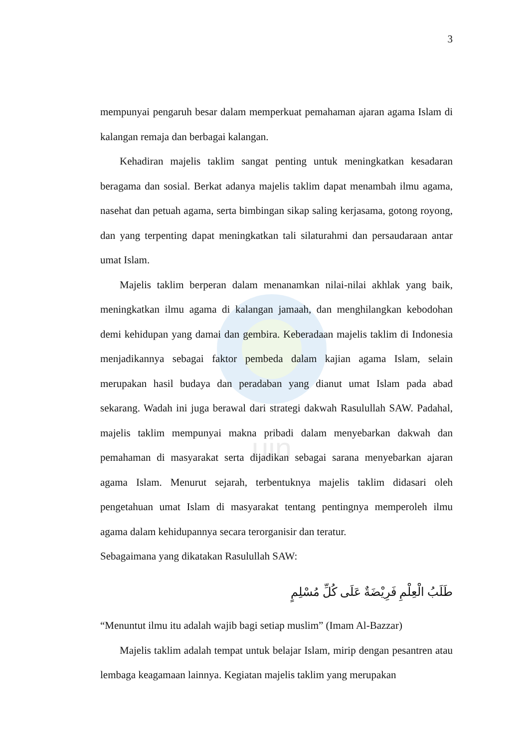uin
3
mempunyai pengaruh besar dalam memperkuat pemahaman ajaran agama Islam di kalangan remaja dan berbagai kalangan.
Kehadiran majelis taklim sangat penting untuk meningkatkan kesadaran beragama dan sosial. Berkat adanya majelis taklim dapat menambah ilmu agama, nasehat dan petuah agama, serta bimbingan sikap saling kerjasama, gotong royong, dan yang terpenting dapat meningkatkan tali silaturahmi dan persaudaraan antar umat Islam.
Majelis taklim berperan dalam menanamkan nilai-nilai akhlak yang baik, meningkatkan ilmu agama di kalangan jamaah, dan menghilangkan kebodohan demi kehidupan yang damai dan gembira. Keberadaan majelis taklim di Indonesia menjadikannya sebagai faktor pembeda dalam kajian agama Islam, selain merupakan hasil budaya dan peradaban yang dianut umat Islam pada abad sekarang. Wadah ini juga berawal dari strategi dakwah Rasulullah SAW. Padahal, majelis taklim mempunyai makna pribadi dalam menyebarkan dakwah dan pemahaman di masyarakat serta dijadikan sebagai sarana menyebarkan ajaran agama Islam. Menurut sejarah, terbentuknya majelis taklim didasari oleh pengetahuan umat Islam di masyarakat tentang pentingnya memperoleh ilmu agama dalam kehidupannya secara terorganisir dan teratur.
Sebagaimana yang dikatakan Rasulullah SAW:
طَلَبُ الْعِلْمِ فَرِيْضَةٌ عَلَى كُلِّ مُسْلِمٍ
“Menuntut ilmu itu adalah wajib bagi setiap muslim” (Imam Al-Bazzar)
Majelis taklim adalah tempat untuk belajar Islam, mirip dengan pesantren atau lembaga keagamaan lainnya. Kegiatan majelis taklim yang merupakan